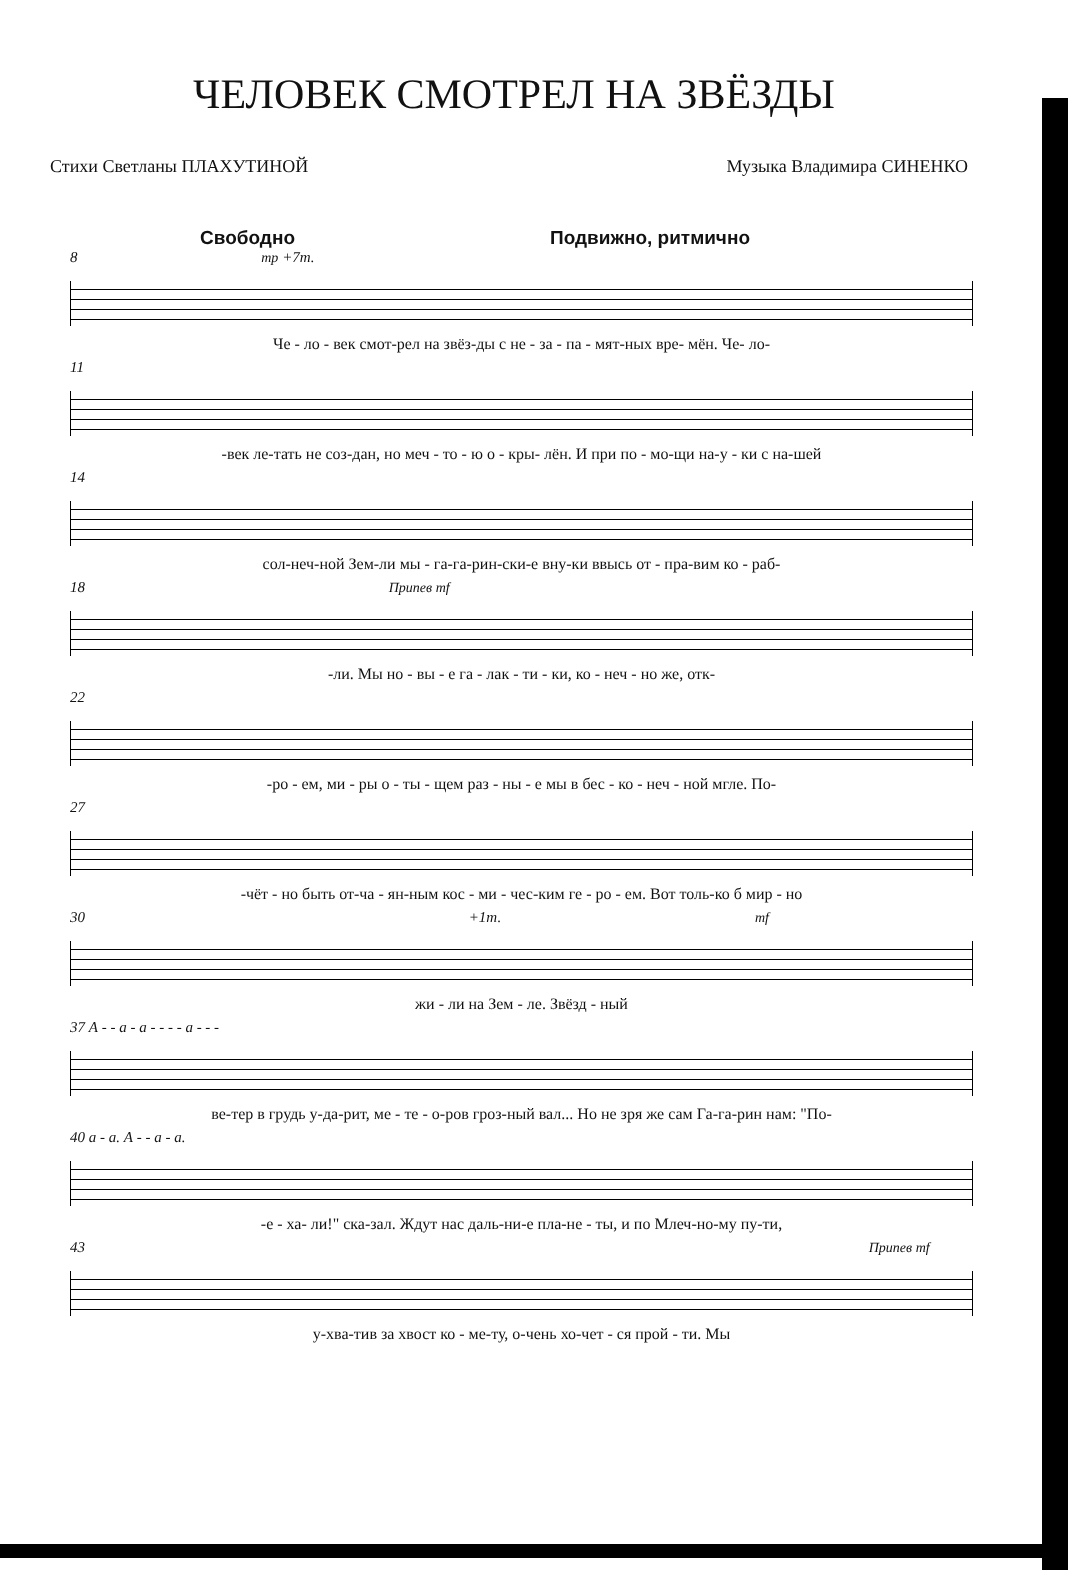ЧЕЛОВЕК СМОТРЕЛ НА ЗВЁЗДЫ
Стихи Светланы ПЛАХУТИНОЙ Музыка Владимира СИНЕНКО
Свободно Подвижно, ритмично
8 mp +7т.
Че - ло - век смот-рел на звёз-ды с не - за - па - мят-ных вре- мён. Че- ло-
11
-век ле-тать не соз-дан, но меч - то - ю о - кры- лён. И при по - мо-щи на-у - ки с на-шей
14
сол-неч-ной Зем-ли мы - га-га-рин-ски-е вну-ки ввысь от - пра-вим ко - раб-
18 Припев mf
-ли. Мы но - вы - е га - лак - ти - ки, ко - неч - но же, отк-
22
-ро - ем, ми - ры о - ты - щем раз - ны - е мы в бес - ко - неч - ной мгле. По-
27
-чёт - но быть от-ча - ян-ным кос - ми - чес-ким ге - ро - ем. Вот толь-ко б мир - но
30 +1т. mf
жи - ли на Зем - ле. Звёзд - ный
37 А - - а - а - - - - а - - -
ве-тер в грудь у-да-рит, ме - те - о-ров гроз-ный вал... Но не зря же сам Га-га-рин нам: "По-
40 а - а. А - - а - а.
-е - ха- ли!" ска-зал. Ждут нас даль-ни-е пла-не - ты, и по Млеч-но-му пу-ти,
43 Припев mf
у-хва-тив за хвост ко - ме-ту, о-чень хо-чет - ся прой - ти. Мы